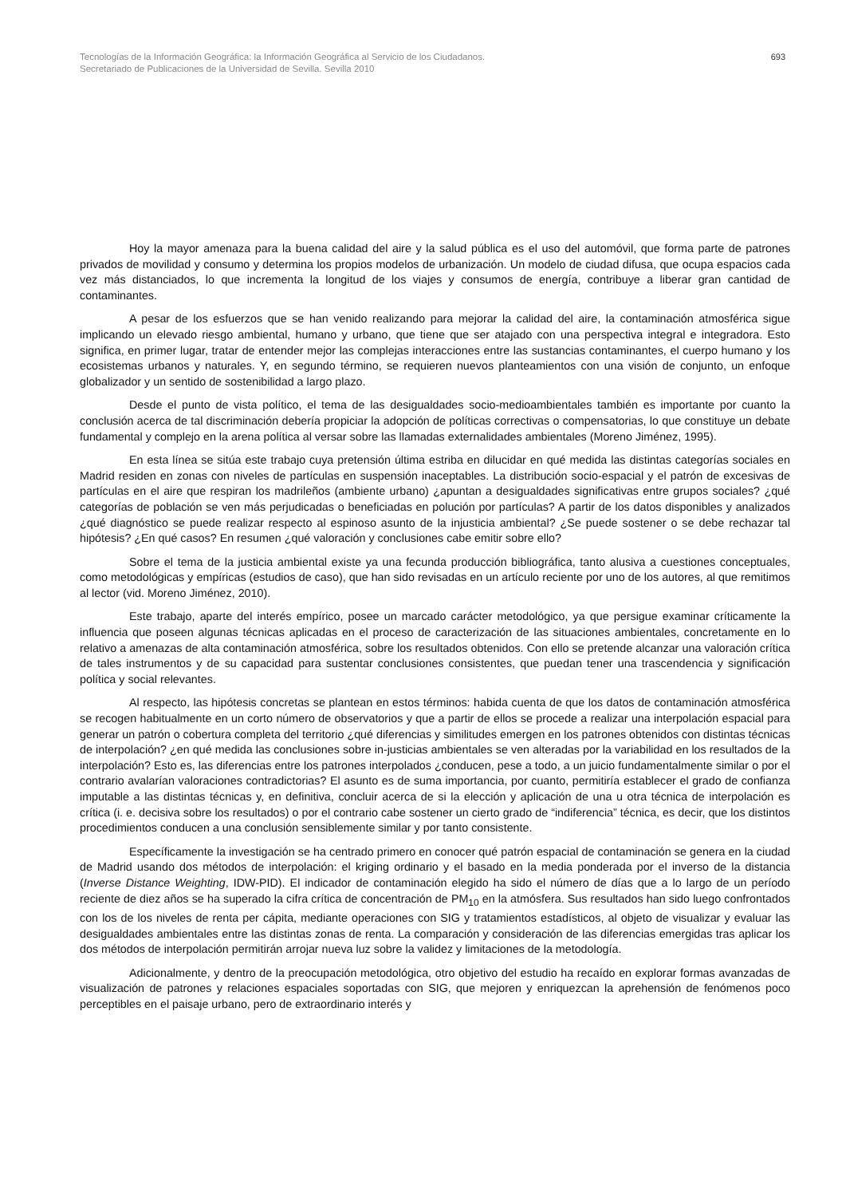Tecnologías de la Información Geográfica: la Información Geográfica al Servicio de los Ciudadanos.
Secretariado de Publicaciones de la Universidad de Sevilla. Sevilla 2010
693
Hoy la mayor amenaza para la buena calidad del aire y la salud pública es el uso del automóvil, que forma parte de patrones privados de movilidad y consumo y determina los propios modelos de urbanización. Un modelo de ciudad difusa, que ocupa espacios cada vez más distanciados, lo que incrementa la longitud de los viajes y consumos de energía, contribuye a liberar gran cantidad de contaminantes.
A pesar de los esfuerzos que se han venido realizando para mejorar la calidad del aire, la contaminación atmosférica sigue implicando un elevado riesgo ambiental, humano y urbano, que tiene que ser atajado con una perspectiva integral e integradora. Esto significa, en primer lugar, tratar de entender mejor las complejas interacciones entre las sustancias contaminantes, el cuerpo humano y los ecosistemas urbanos y naturales. Y, en segundo término, se requieren nuevos planteamientos con una visión de conjunto, un enfoque globalizador y un sentido de sostenibilidad a largo plazo.
Desde el punto de vista político, el tema de las desigualdades socio-medioambientales también es importante por cuanto la conclusión acerca de tal discriminación debería propiciar la adopción de políticas correctivas o compensatorias, lo que constituye un debate fundamental y complejo en la arena política al versar sobre las llamadas externalidades ambientales (Moreno Jiménez, 1995).
En esta línea se sitúa este trabajo cuya pretensión última estriba en dilucidar en qué medida las distintas categorías sociales en Madrid residen en zonas con niveles de partículas en suspensión inaceptables. La distribución socio-espacial y el patrón de excesivas de partículas en el aire que respiran los madrileños (ambiente urbano) ¿apuntan a desigualdades significativas entre grupos sociales? ¿qué categorías de población se ven más perjudicadas o beneficiadas en polución por partículas? A partir de los datos disponibles y analizados ¿qué diagnóstico se puede realizar respecto al espinoso asunto de la injusticia ambiental? ¿Se puede sostener o se debe rechazar tal hipótesis? ¿En qué casos? En resumen ¿qué valoración y conclusiones cabe emitir sobre ello?
Sobre el tema de la justicia ambiental existe ya una fecunda producción bibliográfica, tanto alusiva a cuestiones conceptuales, como metodológicas y empíricas (estudios de caso), que han sido revisadas en un artículo reciente por uno de los autores, al que remitimos al lector (vid. Moreno Jiménez, 2010).
Este trabajo, aparte del interés empírico, posee un marcado carácter metodológico, ya que persigue examinar críticamente la influencia que poseen algunas técnicas aplicadas en el proceso de caracterización de las situaciones ambientales, concretamente en lo relativo a amenazas de alta contaminación atmosférica, sobre los resultados obtenidos. Con ello se pretende alcanzar una valoración crítica de tales instrumentos y de su capacidad para sustentar conclusiones consistentes, que puedan tener una trascendencia y significación política y social relevantes.
Al respecto, las hipótesis concretas se plantean en estos términos: habida cuenta de que los datos de contaminación atmosférica se recogen habitualmente en un corto número de observatorios y que a partir de ellos se procede a realizar una interpolación espacial para generar un patrón o cobertura completa del territorio ¿qué diferencias y similitudes emergen en los patrones obtenidos con distintas técnicas de interpolación? ¿en qué medida las conclusiones sobre in-justicias ambientales se ven alteradas por la variabilidad en los resultados de la interpolación? Esto es, las diferencias entre los patrones interpolados ¿conducen, pese a todo, a un juicio fundamentalmente similar o por el contrario avalarían valoraciones contradictorias? El asunto es de suma importancia, por cuanto, permitiría establecer el grado de confianza imputable a las distintas técnicas y, en definitiva, concluir acerca de si la elección y aplicación de una u otra técnica de interpolación es crítica (i. e. decisiva sobre los resultados) o por el contrario cabe sostener un cierto grado de “indiferencia” técnica, es decir, que los distintos procedimientos conducen a una conclusión sensiblemente similar y por tanto consistente.
Específicamente la investigación se ha centrado primero en conocer qué patrón espacial de contaminación se genera en la ciudad de Madrid usando dos métodos de interpolación: el kriging ordinario y el basado en la media ponderada por el inverso de la distancia (Inverse Distance Weighting, IDW-PID). El indicador de contaminación elegido ha sido el número de días que a lo largo de un período reciente de diez años se ha superado la cifra crítica de concentración de PM<sub>10</sub> en la atmósfera. Sus resultados han sido luego confrontados con los de los niveles de renta per cápita, mediante operaciones con SIG y tratamientos estadísticos, al objeto de visualizar y evaluar las desigualdades ambientales entre las distintas zonas de renta. La comparación y consideración de las diferencias emergidas tras aplicar los dos métodos de interpolación permitirán arrojar nueva luz sobre la validez y limitaciones de la metodología.
Adicionalmente, y dentro de la preocupación metodológica, otro objetivo del estudio ha recaído en explorar formas avanzadas de visualización de patrones y relaciones espaciales soportadas con SIG, que mejoren y enriquezcan la aprehensión de fenómenos poco perceptibles en el paisaje urbano, pero de extraordinario interés y